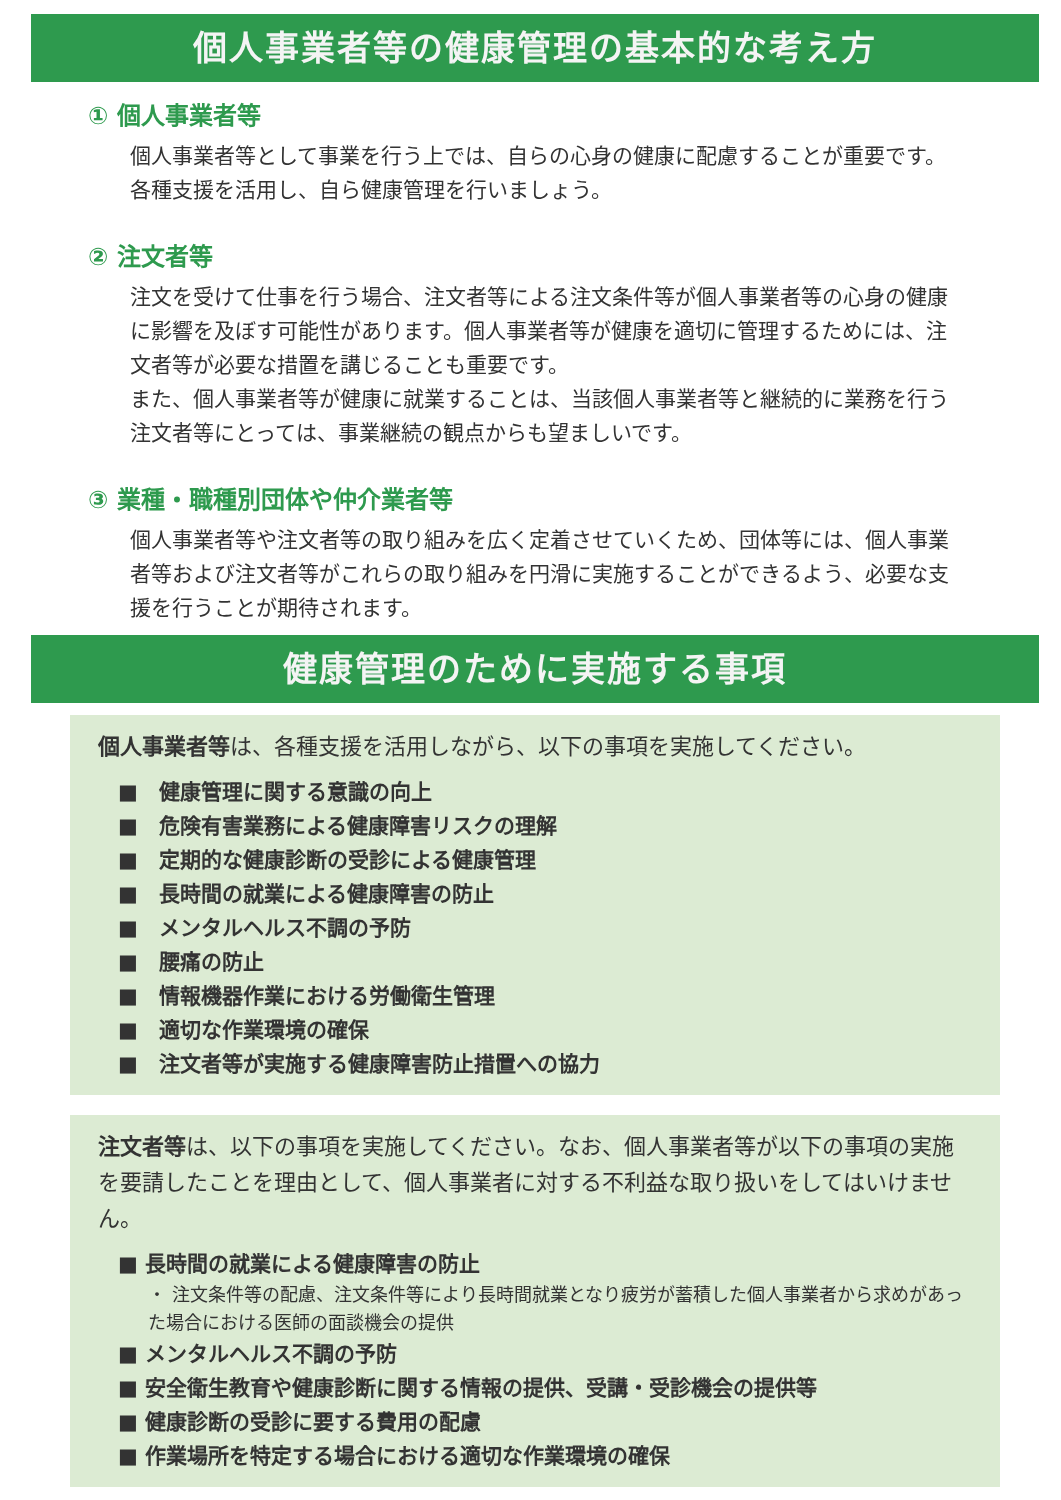個人事業者等の健康管理の基本的な考え方
① 個人事業者等
個人事業者等として事業を行う上では、自らの心身の健康に配慮することが重要です。各種支援を活用し、自ら健康管理を行いましょう。
② 注文者等
注文を受けて仕事を行う場合、注文者等による注文条件等が個人事業者等の心身の健康に影響を及ぼす可能性があります。個人事業者等が健康を適切に管理するためには、注文者等が必要な措置を講じることも重要です。
また、個人事業者等が健康に就業することは、当該個人事業者等と継続的に業務を行う注文者等にとっては、事業継続の観点からも望ましいです。
③ 業種・職種別団体や仲介業者等
個人事業者等や注文者等の取り組みを広く定着させていくため、団体等には、個人事業者等および注文者等がこれらの取り組みを円滑に実施することができるよう、必要な支援を行うことが期待されます。
健康管理のために実施する事項
個人事業者等は、各種支援を活用しながら、以下の事項を実施してください。
■　健康管理に関する意識の向上
■　危険有害業務による健康障害リスクの理解
■　定期的な健康診断の受診による健康管理
■　長時間の就業による健康障害の防止
■　メンタルヘルス不調の予防
■　腰痛の防止
■　情報機器作業における労働衛生管理
■　適切な作業環境の確保
■　注文者等が実施する健康障害防止措置への協力
注文者等は、以下の事項を実施してください。なお、個人事業者等が以下の事項の実施を要請したことを理由として、個人事業者に対する不利益な取り扱いをしてはいけません。
■ 長時間の就業による健康障害の防止
・ 注文条件等の配慮、注文条件等により長時間就業となり疲労が蓄積した個人事業者から求めがあった場合における医師の面談機会の提供
■ メンタルヘルス不調の予防
■ 安全衛生教育や健康診断に関する情報の提供、受講・受診機会の提供等
■ 健康診断の受診に要する費用の配慮
■ 作業場所を特定する場合における適切な作業環境の確保